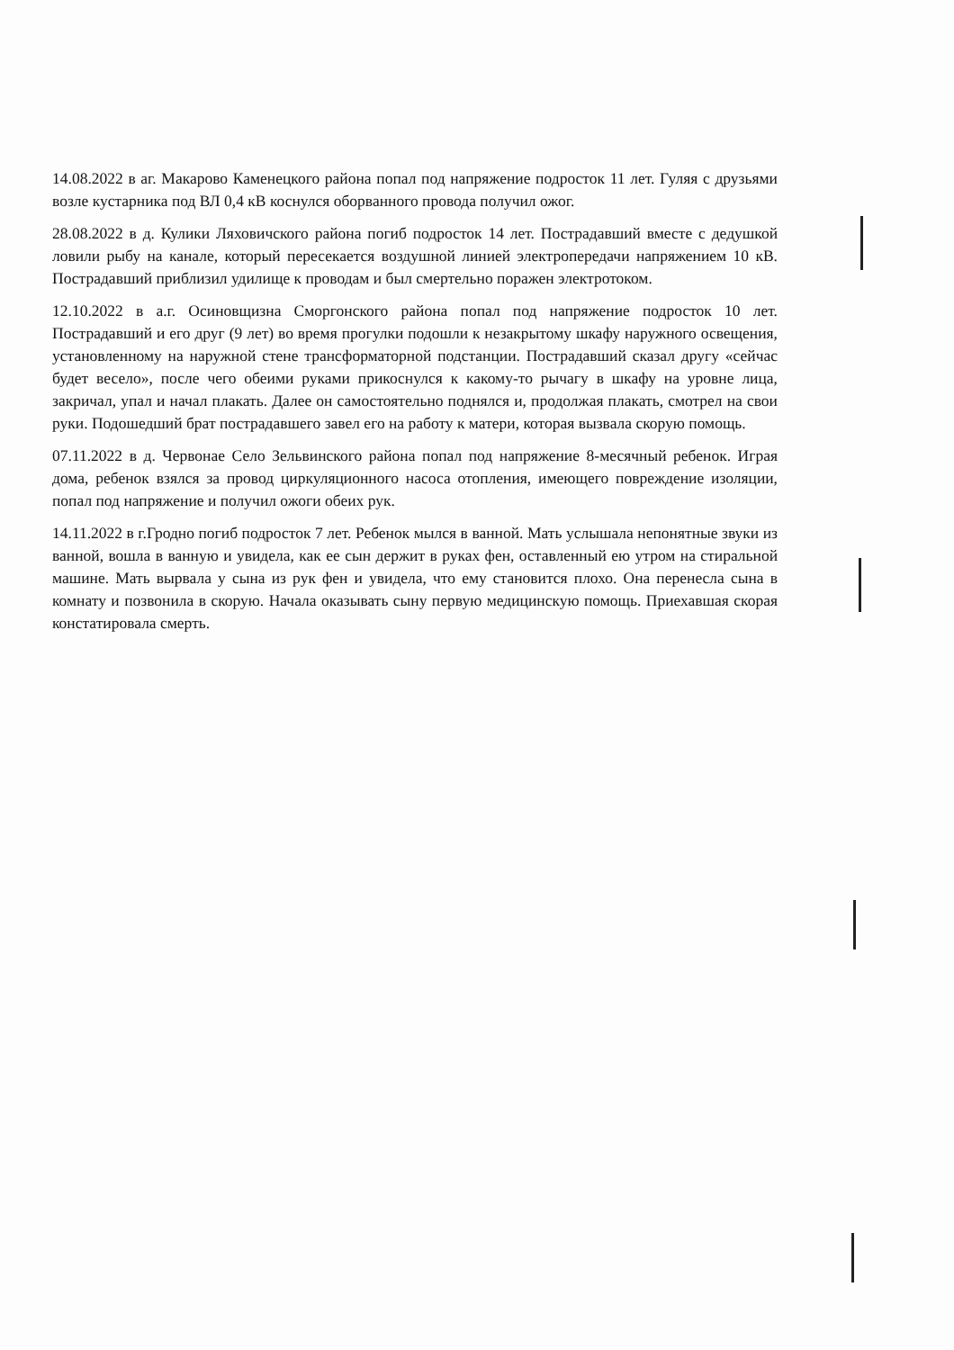14.08.2022 в аг. Макарово Каменецкого района попал под напряжение подросток 11 лет. Гуляя с друзьями возле кустарника под ВЛ 0,4 кВ коснулся оборванного провода получил ожог.
28.08.2022 в д. Кулики Ляховичского района погиб подросток 14 лет. Пострадавший вместе с дедушкой ловили рыбу на канале, который пересекается воздушной линией электропередачи напряжением 10 кВ. Пострадавший приблизил удилище к проводам и был смертельно поражен электротоком.
12.10.2022 в а.г. Осиновщизна Сморгонского района попал под напряжение подросток 10 лет. Пострадавший и его друг (9 лет) во время прогулки подошли к незакрытому шкафу наружного освещения, установленному на наружной стене трансформаторной подстанции. Пострадавший сказал другу «сейчас будет весело», после чего обеими руками прикоснулся к какому-то рычагу в шкафу на уровне лица, закричал, упал и начал плакать. Далее он самостоятельно поднялся и, продолжая плакать, смотрел на свои руки. Подошедший брат пострадавшего завел его на работу к матери, которая вызвала скорую помощь.
07.11.2022 в д. Червонае Село Зельвинского района попал под напряжение 8-месячный ребенок. Играя дома, ребенок взялся за провод циркуляционного насоса отопления, имеющего повреждение изоляции, попал под напряжение и получил ожоги обеих рук.
14.11.2022 в г.Гродно погиб подросток 7 лет. Ребенок мылся в ванной. Мать услышала непонятные звуки из ванной, вошла в ванную и увидела, как ее сын держит в руках фен, оставленный ею утром на стиральной машине. Мать вырвала у сына из рук фен и увидела, что ему становится плохо. Она перенесла сына в комнату и позвонила в скорую. Начала оказывать сыну первую медицинскую помощь. Приехавшая скорая констатировала смерть.